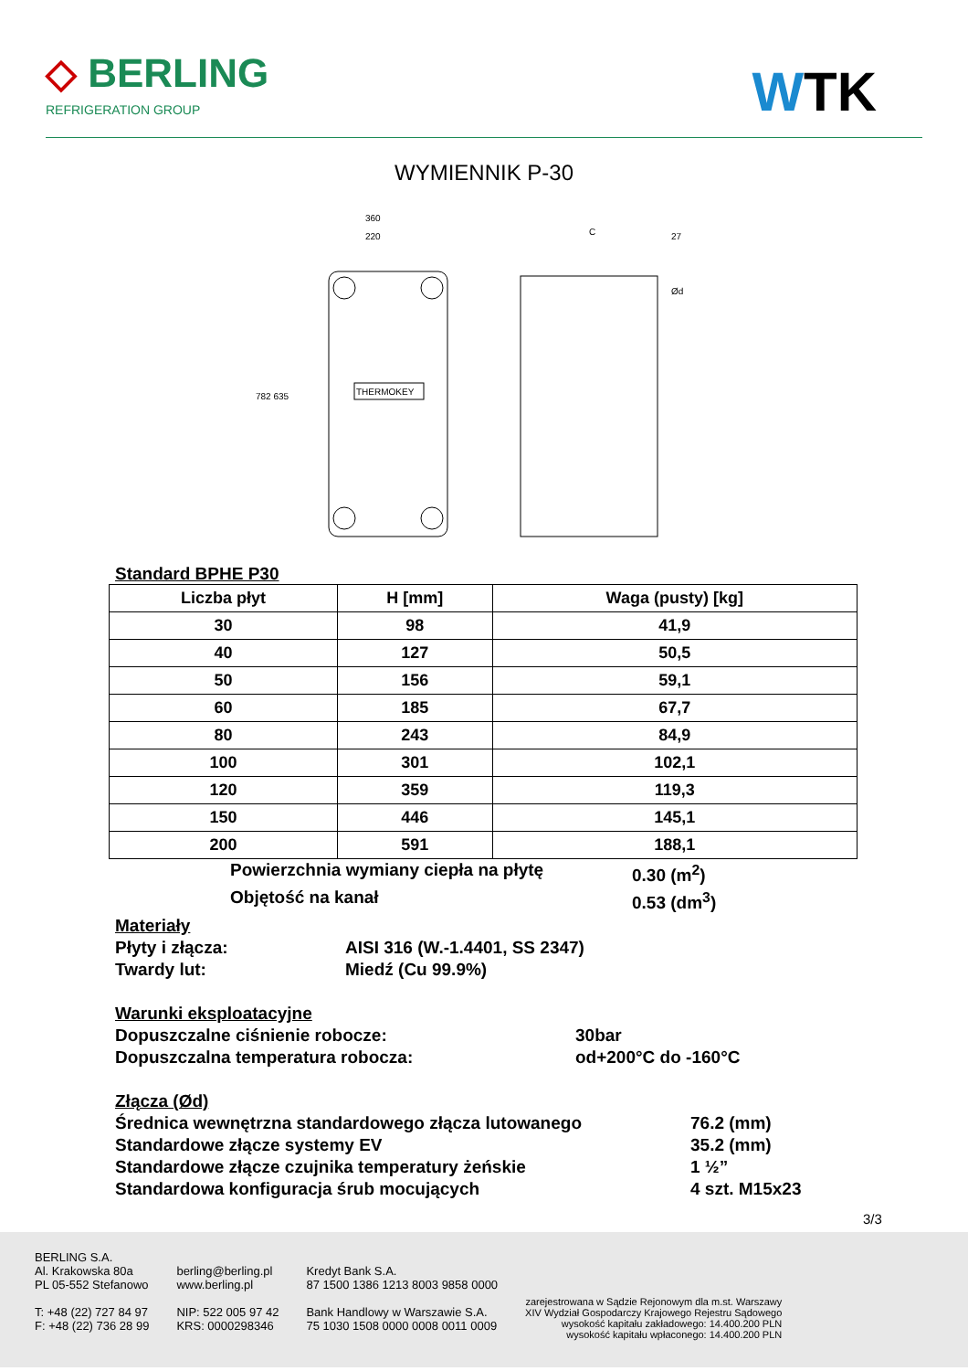◇ BERLING
REFRIGERATION GROUP
WTK
WYMIENNIK P-30
THERMOKEY
360
220
782 635
C
27
Ød
Standard BPHE P30
| Liczba płyt | H [mm] | Waga (pusty) [kg] |
| --- | --- | --- |
| 30 | 98 | 41,9 |
| 40 | 127 | 50,5 |
| 50 | 156 | 59,1 |
| 60 | 185 | 67,7 |
| 80 | 243 | 84,9 |
| 100 | 301 | 102,1 |
| 120 | 359 | 119,3 |
| 150 | 446 | 145,1 |
| 200 | 591 | 188,1 |
Powierzchnia wymiany ciepła na płytę 0.30 (m<sup>2</sup>)
Objętość na kanał 0.53 (dm<sup>3</sup>)
Materiały
Płyty i złącza: AISI 316 (W.-1.4401, SS 2347)
Twardy lut: Miedź (Cu 99.9%)
Warunki eksploatacyjne
Dopuszczalne ciśnienie robocze: 30bar
Dopuszczalna temperatura robocza: od+200°C do -160°C
Złącza (Ød)
Średnica wewnętrzna standardowego złącza lutowanego 76.2 (mm)
Standardowe złącze systemy EV 35.2 (mm)
Standardowe złącze czujnika temperatury żeńskie 1 ½”
Standardowa konfiguracja śrub mocujących 4 szt. M15x23
3/3
BERLING S.A.
Al. Krakowska 80a
PL 05-552 Stefanowo
T: +48 (22) 727 84 97
F: +48 (22) 736 28 99
berling@berling.pl
www.berling.pl
NIP: 522 005 97 42
KRS: 0000298346
Kredyt Bank S.A.
87 1500 1386 1213 8003 9858 0000
Bank Handlowy w Warszawie S.A.
75 1030 1508 0000 0008 0011 0009
zarejestrowana w Sądzie Rejonowym dla m.st. Warszawy
XIV Wydział Gospodarczy Krajowego Rejestru Sądowego
wysokość kapitału zakładowego: 14.400.200 PLN
wysokość kapitału wpłaconego: 14.400.200 PLN